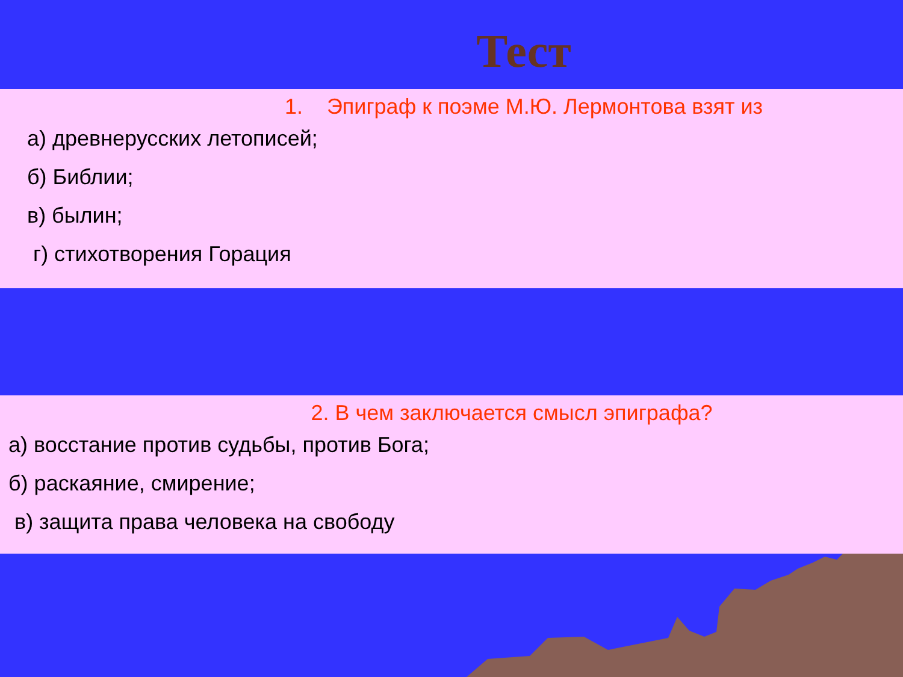Тест
1. Эпиграф к поэме М.Ю. Лермонтова взят из
а) древнерусских летописей;
б) Библии;
в) былин;
г) стихотворения Горация
2. В чем заключается смысл эпиграфа?
а) восстание против судьбы, против Бога;
б) раскаяние, смирение;
в) защита права человека на свободу